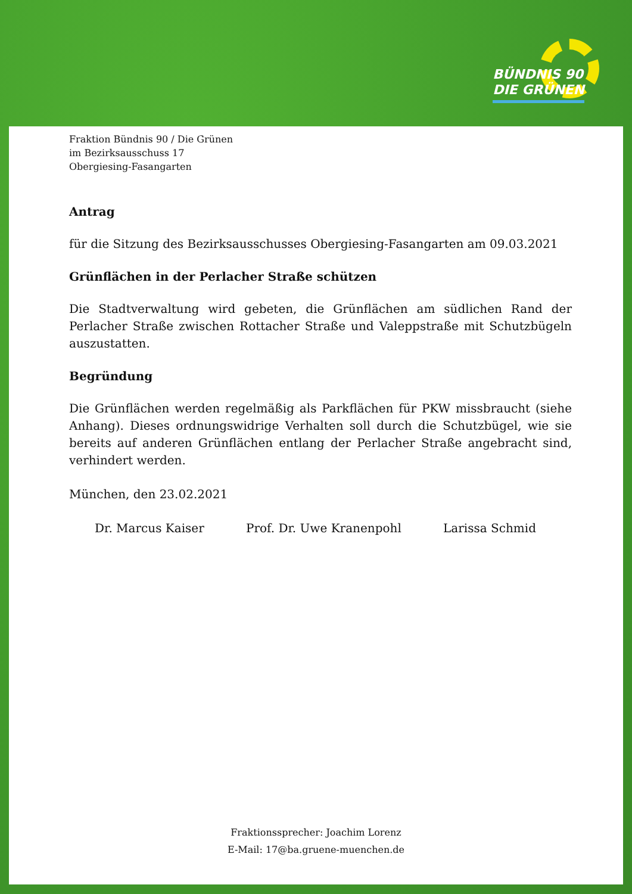BÜNDNIS 90
DIE GRÜNEN
Fraktion Bündnis 90 / Die Grünen
im Bezirksausschuss 17
Obergiesing-Fasangarten
Antrag
für die Sitzung des Bezirksausschusses Obergiesing-Fasangarten am 09.03.2021
Grünflächen in der Perlacher Straße schützen
Die Stadtverwaltung wird gebeten, die Grünflächen am südlichen Rand der Perlacher Straße zwischen Rottacher Straße und Valeppstraße mit Schutzbügeln auszustatten.
Begründung
Die Grünflächen werden regelmäßig als Parkflächen für PKW missbraucht (siehe Anhang). Dieses ordnungswidrige Verhalten soll durch die Schutzbügel, wie sie bereits auf anderen Grünflächen entlang der Perlacher Straße angebracht sind, verhindert werden.
München, den 23.02.2021
Dr. Marcus Kaiser Prof. Dr. Uwe Kranenpohl Larissa Schmid
Fraktionssprecher: Joachim Lorenz
E-Mail: 17@ba.gruene-muenchen.de